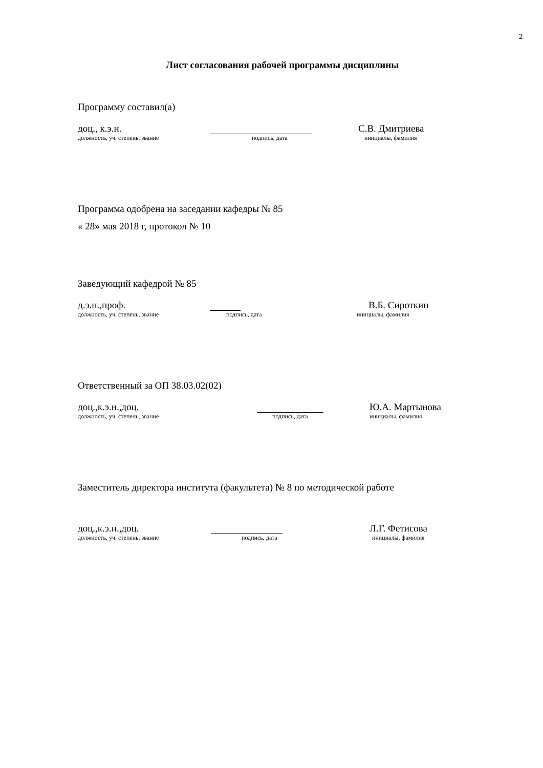2
Лист согласования рабочей программы дисциплины
Программу составил(а)
доц., к.э.н. С.В. Дмитриева
должность, уч. степень, звание подпись, дата инициалы, фамилия
Программа одобрена на заседании кафедры № 85
« 28» мая 2018 г, протокол № 10
Заведующий кафедрой № 85
д.э.н.,проф. В.Б. Сироткин
должность, уч. степень, звание подпись, дата инициалы, фамилия
Ответственный за ОП 38.03.02(02)
доц.,к.э.н.,доц. Ю.А. Мартынова
должность, уч. степень, звание подпись, дата инициалы, фамилия
Заместитель директора института (факультета) № 8 по методической работе
доц.,к.э.н.,доц. Л.Г. Фетисова
должность, уч. степень, звание подпись, дата инициалы, фамилия